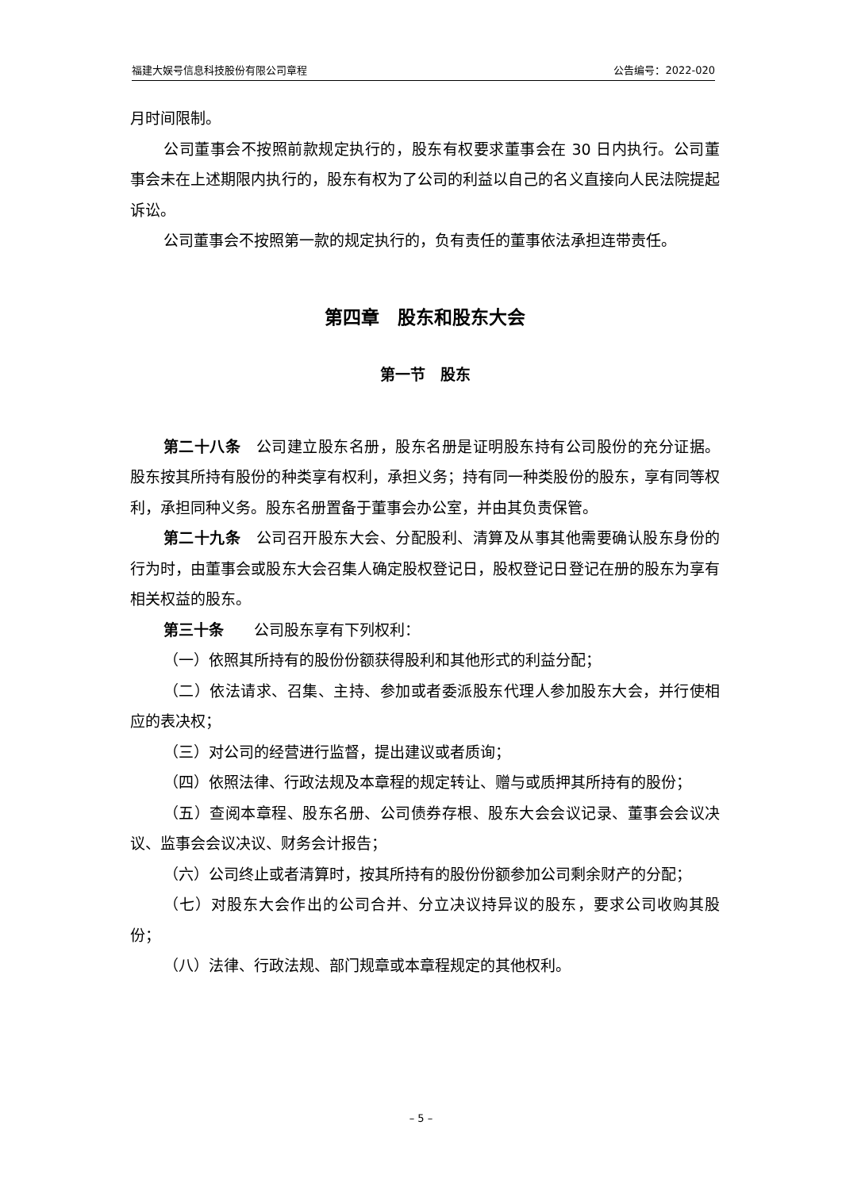福建大娱号信息科技股份有限公司章程 公告编号：2022-020
月时间限制。
公司董事会不按照前款规定执行的，股东有权要求董事会在 30 日内执行。公司董事会未在上述期限内执行的，股东有权为了公司的利益以自己的名义直接向人民法院提起诉讼。
公司董事会不按照第一款的规定执行的，负有责任的董事依法承担连带责任。
第四章　股东和股东大会
第一节　股东
第二十八条　公司建立股东名册，股东名册是证明股东持有公司股份的充分证据。股东按其所持有股份的种类享有权利，承担义务；持有同一种类股份的股东，享有同等权利，承担同种义务。股东名册置备于董事会办公室，并由其负责保管。
第二十九条　公司召开股东大会、分配股利、清算及从事其他需要确认股东身份的行为时，由董事会或股东大会召集人确定股权登记日，股权登记日登记在册的股东为享有相关权益的股东。
第三十条　　公司股东享有下列权利：
（一）依照其所持有的股份份额获得股利和其他形式的利益分配；
（二）依法请求、召集、主持、参加或者委派股东代理人参加股东大会，并行使相应的表决权；
（三）对公司的经营进行监督，提出建议或者质询；
（四）依照法律、行政法规及本章程的规定转让、赠与或质押其所持有的股份；
（五）查阅本章程、股东名册、公司债券存根、股东大会会议记录、董事会会议决议、监事会会议决议、财务会计报告；
（六）公司终止或者清算时，按其所持有的股份份额参加公司剩余财产的分配；
（七）对股东大会作出的公司合并、分立决议持异议的股东，要求公司收购其股份；
（八）法律、行政法规、部门规章或本章程规定的其他权利。
– 5 –